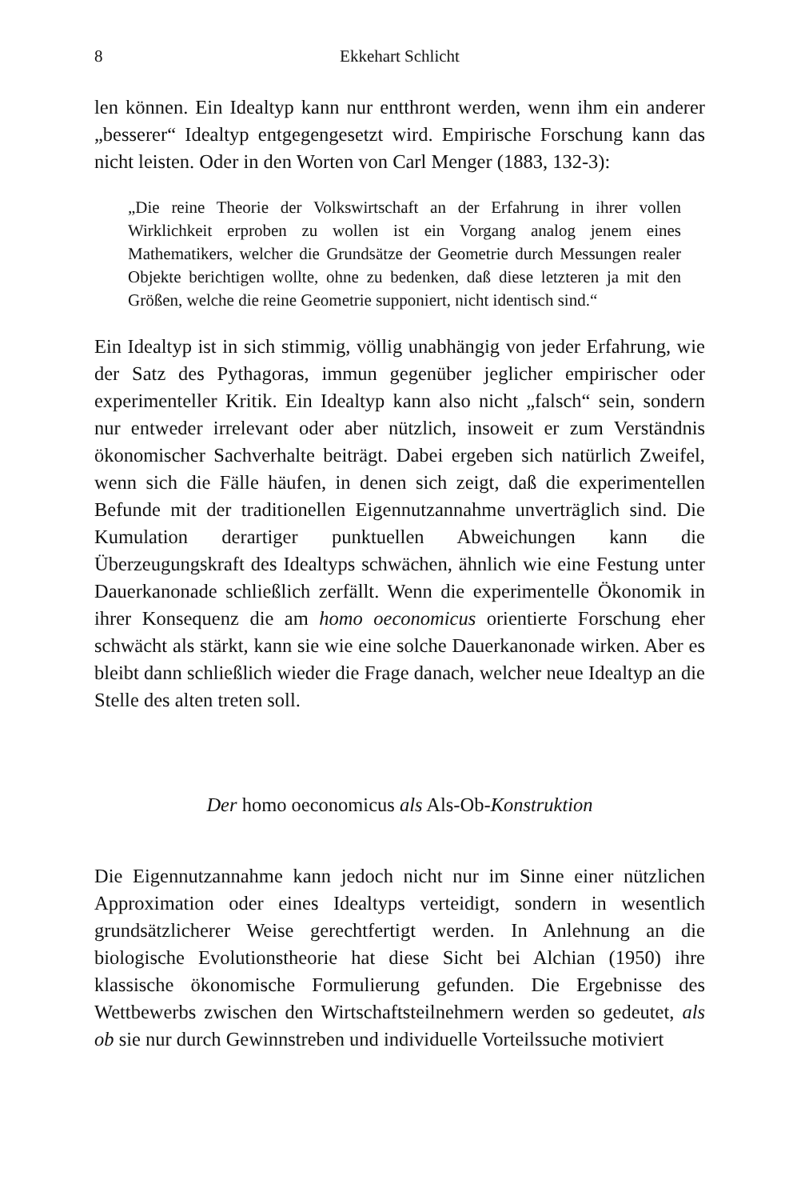8 Ekkehart Schlicht
len können. Ein Idealtyp kann nur entthront werden, wenn ihm ein anderer „besserer“ Idealtyp entgegengesetzt wird. Empirische Forschung kann das nicht leisten. Oder in den Worten von Carl Menger (1883, 132-3):
„Die reine Theorie der Volkswirtschaft an der Erfahrung in ihrer vollen Wirklichkeit erproben zu wollen ist ein Vorgang analog jenem eines Mathematikers, welcher die Grundsätze der Geometrie durch Messungen realer Objekte berichtigen wollte, ohne zu bedenken, daß diese letzteren ja mit den Größen, welche die reine Geometrie supponiert, nicht identisch sind.“
Ein Idealtyp ist in sich stimmig, völlig unabhängig von jeder Erfahrung, wie der Satz des Pythagoras, immun gegenüber jeglicher empirischer oder experimenteller Kritik. Ein Idealtyp kann also nicht „falsch“ sein, sondern nur entweder irrelevant oder aber nützlich, insoweit er zum Verständnis ökonomischer Sachverhalte beiträgt. Dabei ergeben sich natürlich Zweifel, wenn sich die Fälle häufen, in denen sich zeigt, daß die experimentellen Befunde mit der traditionellen Eigennutzannahme unverträglich sind. Die Kumulation derartiger punktuellen Abweichungen kann die Überzeugungskraft des Idealtyps schwächen, ähnlich wie eine Festung unter Dauerkanonade schließlich zerfällt. Wenn die experimentelle Ökonomik in ihrer Konsequenz die am homo oeconomicus orientierte Forschung eher schwächt als stärkt, kann sie wie eine solche Dauerkanonade wirken. Aber es bleibt dann schließlich wieder die Frage danach, welcher neue Idealtyp an die Stelle des alten treten soll.
Der homo oeconomicus als Als-Ob-Konstruktion
Die Eigennutzannahme kann jedoch nicht nur im Sinne einer nützlichen Approximation oder eines Idealtyps verteidigt, sondern in wesentlich grundsätzlicherer Weise gerechtfertigt werden. In Anlehnung an die biologische Evolutionstheorie hat diese Sicht bei Alchian (1950) ihre klassische ökonomische Formulierung gefunden. Die Ergebnisse des Wettbewerbs zwischen den Wirtschaftsteilnehmern werden so gedeutet, als ob sie nur durch Gewinnstreben und individuelle Vorteilssuche motiviert